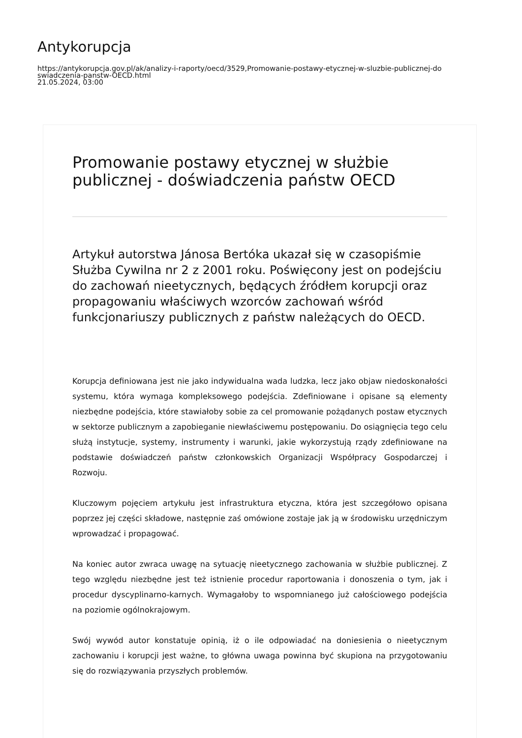Antykorupcja
https://antykorupcja.gov.pl/ak/analizy-i-raporty/oecd/3529,Promowanie-postawy-etycznej-w-sluzbie-publicznej-do
swiadczenia-panstw-OECD.html
21.05.2024, 03:00
Promowanie postawy etycznej w służbie publicznej - doświadczenia państw OECD
Artykuł autorstwa Jánosa Bertóka ukazał się w czasopiśmie Służba Cywilna nr 2 z 2001 roku. Poświęcony jest on podejściu do zachowań nieetycznych, będących źródłem korupcji oraz propagowaniu właściwych wzorców zachowań wśród funkcjonariuszy publicznych z państw należących do OECD.
Korupcja definiowana jest nie jako indywidualna wada ludzka, lecz jako objaw niedoskonałości systemu, która wymaga kompleksowego podejścia. Zdefiniowane i opisane są elementy niezbędne podejścia, które stawiałoby sobie za cel promowanie pożądanych postaw etycznych w sektorze publicznym a zapobieganie niewłaściwemu postępowaniu. Do osiągnięcia tego celu służą instytucje, systemy, instrumenty i warunki, jakie wykorzystują rządy zdefiniowane na podstawie doświadczeń państw członkowskich Organizacji Współpracy Gospodarczej i Rozwoju.
Kluczowym pojęciem artykułu jest infrastruktura etyczna, która jest szczegółowo opisana poprzez jej części składowe, następnie zaś omówione zostaje jak ją w środowisku urzędniczym wprowadzać i propagować.
Na koniec autor zwraca uwagę na sytuację nieetycznego zachowania w służbie publicznej. Z tego względu niezbędne jest też istnienie procedur raportowania i donoszenia o tym, jak i procedur dyscyplinarno-karnych. Wymagałoby to wspomnianego już całościowego podejścia na poziomie ogólnokrajowym.
Swój wywód autor konstatuje opinią, iż o ile odpowiadać na doniesienia o nieetycznym zachowaniu i korupcji jest ważne, to główna uwaga powinna być skupiona na przygotowaniu się do rozwiązywania przyszłych problemów.